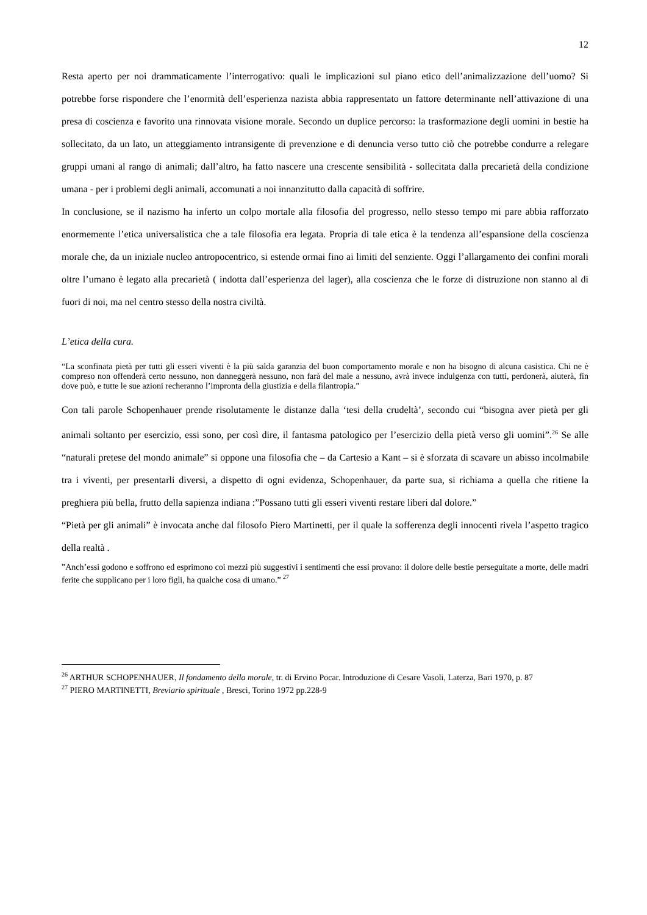12
Resta aperto per noi drammaticamente l’interrogativo: quali le implicazioni sul piano etico dell’animalizzazione dell’uomo? Si potrebbe forse rispondere che l’enormità dell’esperienza nazista abbia rappresentato un fattore determinante nell’attivazione di una presa di coscienza e favorito una rinnovata visione morale. Secondo un duplice percorso: la trasformazione degli uomini in bestie ha sollecitato, da un lato, un atteggiamento intransigente di prevenzione e di denuncia verso tutto ciò che potrebbe condurre a relegare gruppi umani al rango di animali; dall’altro, ha fatto nascere una crescente sensibilità - sollecitata dalla precarietà della condizione umana - per i problemi degli animali, accomunati a noi innanzitutto dalla capacità di soffrire.
In conclusione, se il nazismo ha inferto un colpo mortale alla filosofia del progresso, nello stesso tempo mi pare abbia rafforzato enormemente l’etica universalistica che a tale filosofia era legata. Propria di tale etica è la tendenza all’espansione della coscienza morale che, da un iniziale nucleo antropocentrico, si estende ormai fino ai limiti del senziente. Oggi l’allargamento dei confini morali oltre l’umano è legato alla precarietà ( indotta dall’esperienza del lager), alla coscienza che le forze di distruzione non stanno al di fuori di noi, ma nel centro stesso della nostra civiltà.
L’etica della cura.
“La sconfinata pietà per tutti gli esseri viventi è la più salda garanzia del buon comportamento morale e non ha bisogno di alcuna casistica. Chi ne è compreso non offenderà certo nessuno, non danneggerà nessuno, non farà del male a nessuno, avrà invece indulgenza con tutti, perdonerà, aiuterà, fin dove può, e tutte le sue azioni recheranno l’impronta della giustizia e della filantropia.”
Con tali parole Schopenhauer prende risolutamente le distanze dalla ‘tesi della crudeltà’, secondo cui “bisogna aver pietà per gli animali soltanto per esercizio, essi sono, per così dire, il fantasma patologico per l’esercizio della pietà verso gli uomini”.<sup>26</sup> Se alle “naturali pretese del mondo animale” si oppone una filosofia che – da Cartesio a Kant – si è sforzata di scavare un abisso incolmabile tra i viventi, per presentarli diversi, a dispetto di ogni evidenza, Schopenhauer, da parte sua, si richiama a quella che ritiene la preghiera più bella, frutto della sapienza indiana :”Possano tutti gli esseri viventi restare liberi dal dolore.”
“Pietà per gli animali” è invocata anche dal filosofo Piero Martinetti, per il quale la sofferenza degli innocenti rivela l’aspetto tragico della realtà .
”Anch’essi godono e soffrono ed esprimono coi mezzi più suggestivi i sentimenti che essi provano: il dolore delle bestie perseguitate a morte, delle madri ferite che supplicano per i loro figli, ha qualche cosa di umano.” <sup>27</sup>
<sup>26</sup> ARTHUR SCHOPENHAUER, Il fondamento della morale, tr. di Ervino Pocar. Introduzione di Cesare Vasoli, Laterza, Bari 1970, p. 87
<sup>27</sup> PIERO MARTINETTI, Breviario spirituale , Bresci, Torino 1972 pp.228-9